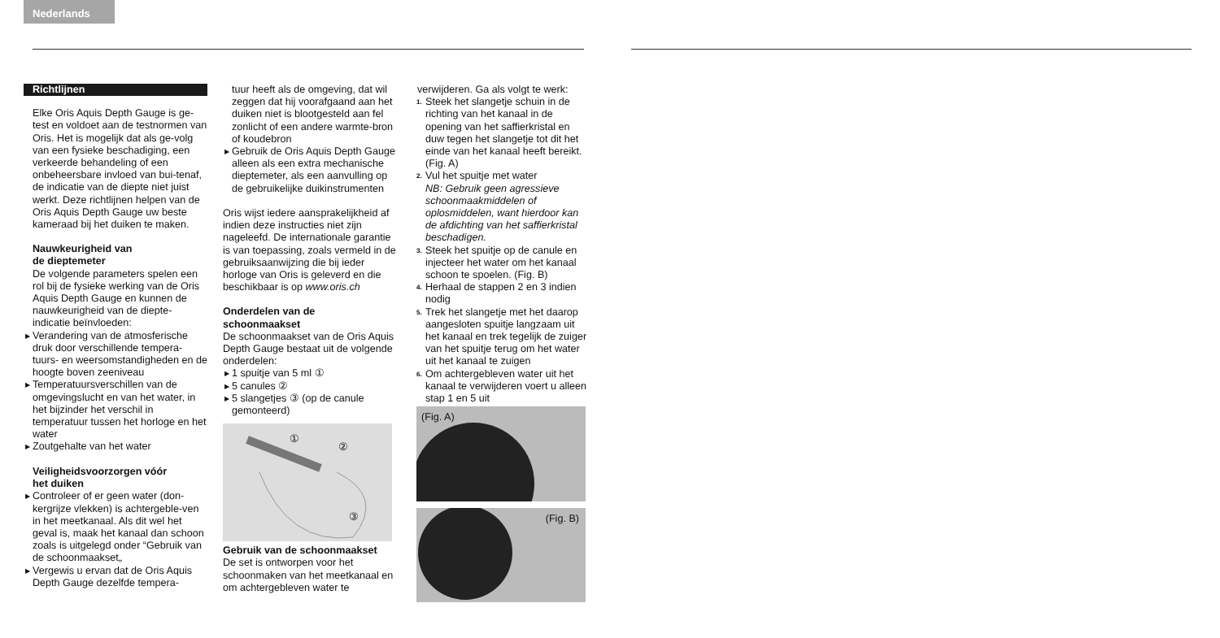Nederlands
Richtlijnen
Elke Oris Aquis Depth Gauge is ge-test en voldoet aan de testnormen van Oris. Het is mogelijk dat als ge-volg van een fysieke beschadiging, een verkeerde behandeling of een onbeheersbare invloed van bui-tenaf, de indicatie van de diepte niet juist werkt. Deze richtlijnen helpen van de Oris Aquis Depth Gauge uw beste kameraad bij het duiken te maken.
Nauwkeurigheid van
de dieptemeter
De volgende parameters spelen een rol bij de fysieke werking van de Oris Aquis Depth Gauge en kunnen de nauwkeurigheid van de diepte-indicatie beïnvloeden:
▶ Verandering van de atmosferische druk door verschillende tempera-tuurs- en weersomstandigheden en de hoogte boven zeeniveau
▶ Temperatuursverschillen van de omgevingslucht en van het water, in het bijzinder het verschil in temperatuur tussen het horloge en het water
▶ Zoutgehalte van het water
Veiligheidsvoorzorgen vóór
het duiken
▶ Controleer of er geen water (don-kergrijze vlekken) is achtergeble-ven in het meetkanaal. Als dit wel het geval is, maak het kanaal dan schoon zoals is uitgelegd onder “Gebruik van de schoonmaakset„
▶ Vergewis u ervan dat de Oris Aquis Depth Gauge dezelfde tempera-
tuur heeft als de omgeving, dat wil zeggen dat hij voorafgaand aan het duiken niet is blootgesteld aan fel zonlicht of een andere warmte-bron of koudebron
▶ Gebruik de Oris Aquis Depth Gauge alleen als een extra mechanische dieptemeter, als een aanvulling op de gebruikelijke duikinstrumenten
Oris wijst iedere aansprakelijkheid af indien deze instructies niet zijn nageleefd. De internationale garantie is van toepassing, zoals vermeld in de gebruiksaanwijzing die bij ieder horloge van Oris is geleverd en die beschikbaar is op www.oris.ch
Onderdelen van de
schoonmaakset
De schoonmaakset van de Oris Aquis Depth Gauge bestaat uit de volgende onderdelen:
▶ 1 spuitje van 5 ml ①
▶ 5 canules ②
▶ 5 slangetjes ③ (op de canule gemonteerd)
①
②
③
Gebruik van de schoonmaakset
De set is ontworpen voor het schoonmaken van het meetkanaal en om achtergebleven water te
verwijderen. Ga als volgt te werk:
1. Steek het slangetje schuin in de richting van het kanaal in de opening van het saffierkristal en duw tegen het slangetje tot dit het einde van het kanaal heeft bereikt. (Fig. A)
2. Vul het spuitje met water
NB: Gebruik geen agressieve schoonmaakmiddelen of oplosmiddelen, want hierdoor kan de afdichting van het saffierkristal beschadigen.
3. Steek het spuitje op de canule en injecteer het water om het kanaal schoon te spoelen. (Fig. B)
4. Herhaal de stappen 2 en 3 indien nodig
5. Trek het slangetje met het daarop aangesloten spuitje langzaam uit het kanaal en trek tegelijk de zuiger van het spuitje terug om het water uit het kanaal te zuigen
6. Om achtergebleven water uit het kanaal te verwijderen voert u alleen stap 1 en 5 uit
(Fig. A)
(Fig. B)